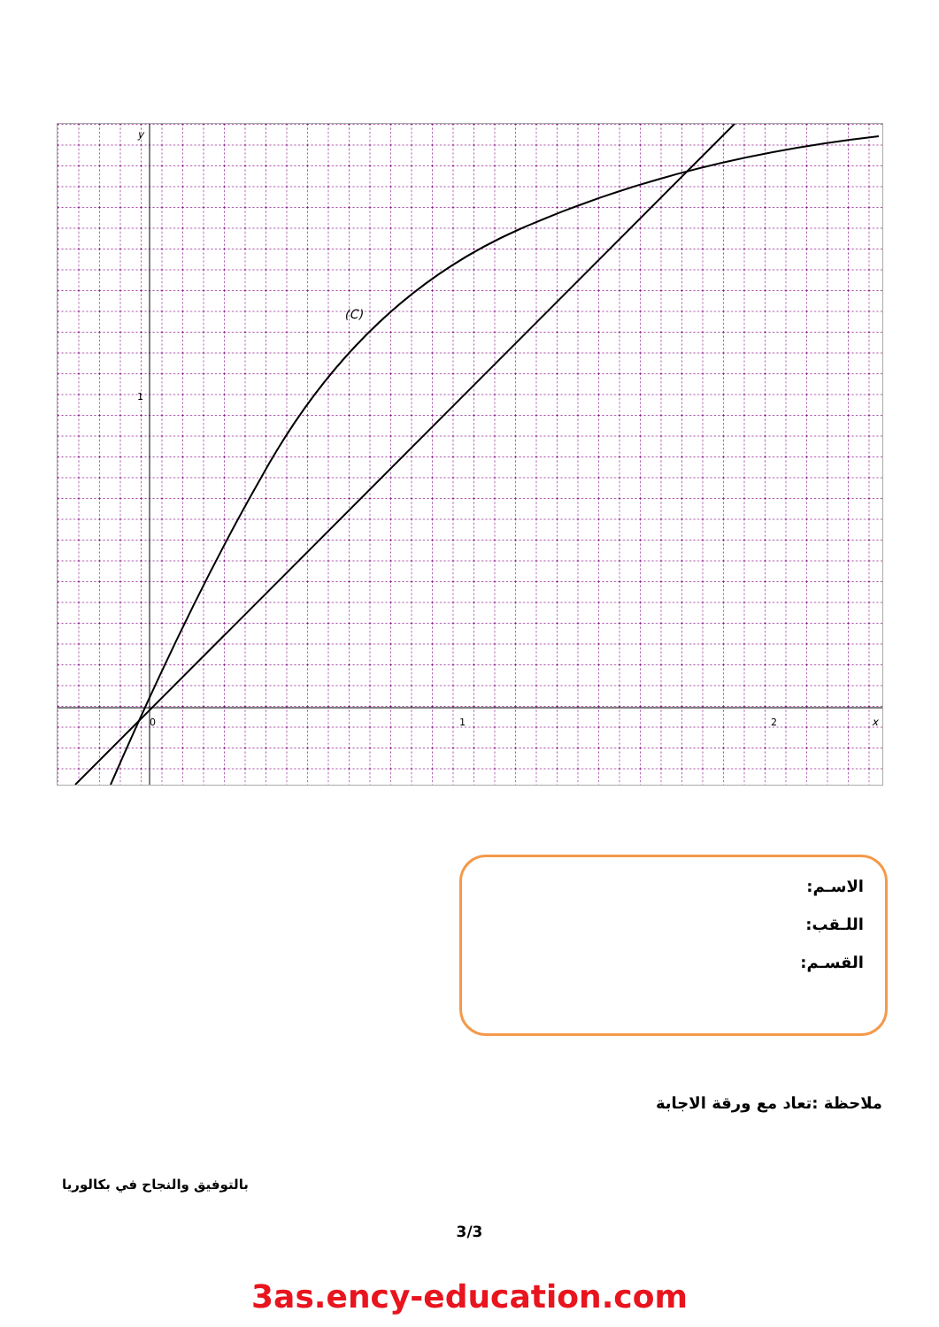y
x
1
1
2
0
(C)
الاسـم:
اللـقب:
القسـم:
ملاحظة :تعاد مع ورقة الاجابة
بالتوفيق والنجاح في بكالوريا
3/3
3as.ency-education.com